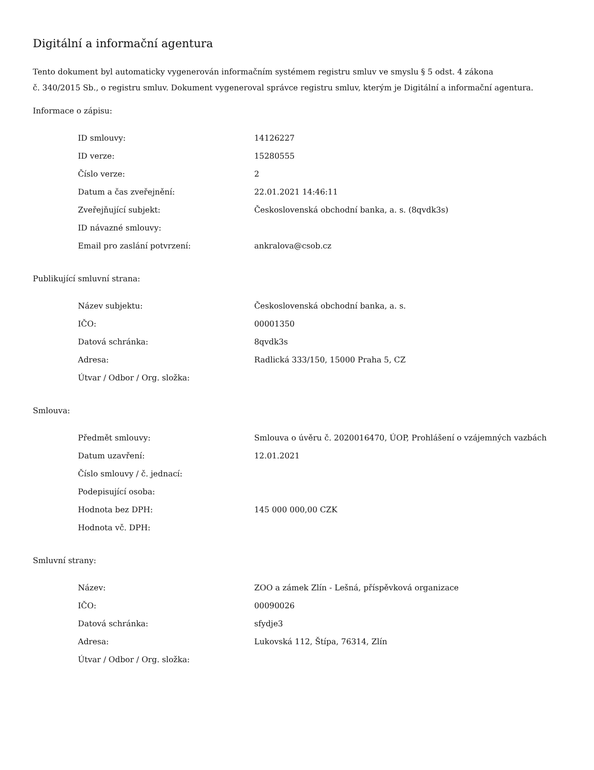Digitální a informační agentura
Tento dokument byl automaticky vygenerován informačním systémem registru smluv ve smyslu § 5 odst. 4 zákona
č. 340/2015 Sb., o registru smluv. Dokument vygeneroval správce registru smluv, kterým je Digitální a informační agentura.
Informace o zápisu:
| ID smlouvy: | 14126227 |
| ID verze: | 15280555 |
| Číslo verze: | 2 |
| Datum a čas zveřejnění: | 22.01.2021 14:46:11 |
| Zveřejňující subjekt: | Československá obchodní banka, a. s. (8qvdk3s) |
| ID návazné smlouvy: | |
| Email pro zaslání potvrzení: | ankralova@csob.cz |
Publikující smluvní strana:
| Název subjektu: | Československá obchodní banka, a. s. |
| IČO: | 00001350 |
| Datová schránka: | 8qvdk3s |
| Adresa: | Radlická 333/150, 15000 Praha 5, CZ |
| Útvar / Odbor / Org. složka: | |
Smlouva:
| Předmět smlouvy: | Smlouva o úvěru č. 2020016470, ÚOP, Prohlášení o vzájemných vazbách |
| Datum uzavření: | 12.01.2021 |
| Číslo smlouvy / č. jednací: | |
| Podepisující osoba: | |
| Hodnota bez DPH: | 145 000 000,00 CZK |
| Hodnota vč. DPH: | |
Smluvní strany:
| Název: | ZOO a zámek Zlín - Lešná, příspěvková organizace |
| IČO: | 00090026 |
| Datová schránka: | sfydje3 |
| Adresa: | Lukovská 112, Štípa, 76314, Zlín |
| Útvar / Odbor / Org. složka: | |